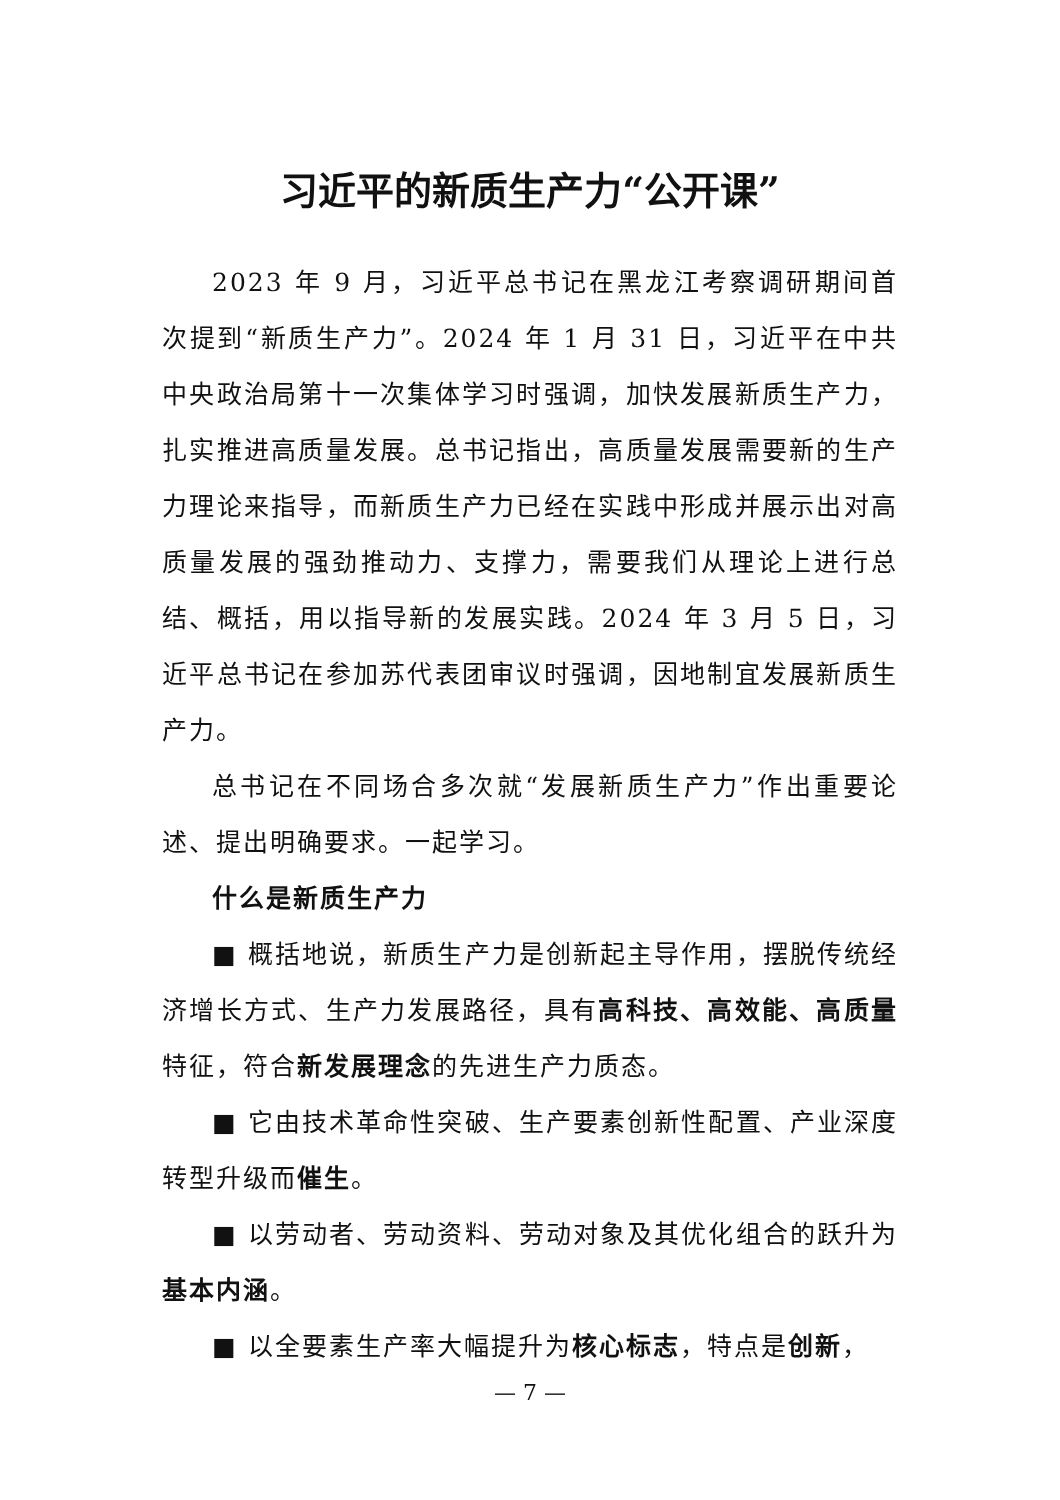习近平的新质生产力“公开课”
2023 年 9 月，习近平总书记在黑龙江考察调研期间首次提到“新质生产力”。2024 年 1 月 31 日，习近平在中共中央政治局第十一次集体学习时强调，加快发展新质生产力，扎实推进高质量发展。总书记指出，高质量发展需要新的生产力理论来指导，而新质生产力已经在实践中形成并展示出对高质量发展的强劲推动力、支撑力，需要我们从理论上进行总结、概括，用以指导新的发展实践。2024 年 3 月 5 日，习近平总书记在参加苏代表团审议时强调，因地制宜发展新质生产力。
总书记在不同场合多次就“发展新质生产力”作出重要论述、提出明确要求。一起学习。
什么是新质生产力
■ 概括地说，新质生产力是创新起主导作用，摆脱传统经济增长方式、生产力发展路径，具有高科技、高效能、高质量特征，符合新发展理念的先进生产力质态。
■ 它由技术革命性突破、生产要素创新性配置、产业深度转型升级而催生。
■ 以劳动者、劳动资料、劳动对象及其优化组合的跃升为基本内涵。
■ 以全要素生产率大幅提升为核心标志，特点是创新，
— 7 —